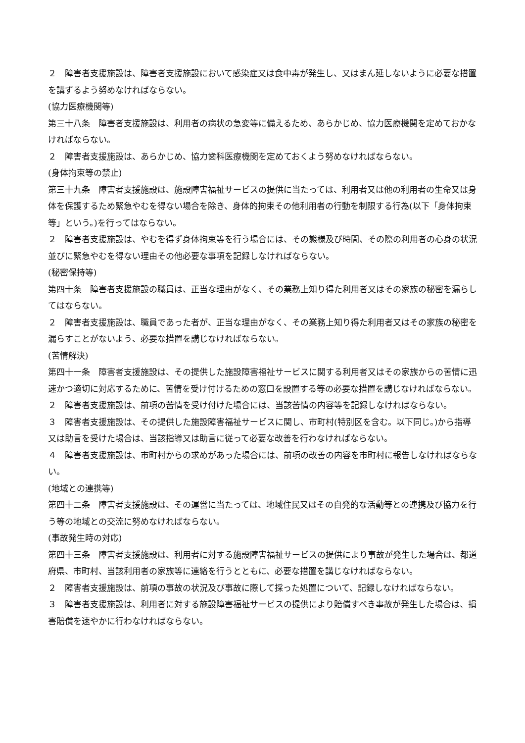２　障害者支援施設は、障害者支援施設において感染症又は食中毒が発生し、又はまん延しないように必要な措置を講ずるよう努めなければならない。
(協力医療機関等)
第三十八条　障害者支援施設は、利用者の病状の急変等に備えるため、あらかじめ、協力医療機関を定めておかなければならない。
２　障害者支援施設は、あらかじめ、協力歯科医療機関を定めておくよう努めなければならない。
(身体拘束等の禁止)
第三十九条　障害者支援施設は、施設障害福祉サービスの提供に当たっては、利用者又は他の利用者の生命又は身体を保護するため緊急やむを得ない場合を除き、身体的拘束その他利用者の行動を制限する行為(以下「身体拘束等」という。)を行ってはならない。
２　障害者支援施設は、やむを得ず身体拘束等を行う場合には、その態様及び時間、その際の利用者の心身の状況並びに緊急やむを得ない理由その他必要な事項を記録しなければならない。
(秘密保持等)
第四十条　障害者支援施設の職員は、正当な理由がなく、その業務上知り得た利用者又はその家族の秘密を漏らしてはならない。
２　障害者支援施設は、職員であった者が、正当な理由がなく、その業務上知り得た利用者又はその家族の秘密を漏らすことがないよう、必要な措置を講じなければならない。
(苦情解決)
第四十一条　障害者支援施設は、その提供した施設障害福祉サービスに関する利用者又はその家族からの苦情に迅速かつ適切に対応するために、苦情を受け付けるための窓口を設置する等の必要な措置を講じなければならない。
２　障害者支援施設は、前項の苦情を受け付けた場合には、当該苦情の内容等を記録しなければならない。
３　障害者支援施設は、その提供した施設障害福祉サービスに関し、市町村(特別区を含む。以下同じ。)から指導又は助言を受けた場合は、当該指導又は助言に従って必要な改善を行わなければならない。
４　障害者支援施設は、市町村からの求めがあった場合には、前項の改善の内容を市町村に報告しなければならない。
(地域との連携等)
第四十二条　障害者支援施設は、その運営に当たっては、地域住民又はその自発的な活動等との連携及び協力を行う等の地域との交流に努めなければならない。
(事故発生時の対応)
第四十三条　障害者支援施設は、利用者に対する施設障害福祉サービスの提供により事故が発生した場合は、都道府県、市町村、当該利用者の家族等に連絡を行うとともに、必要な措置を講じなければならない。
２　障害者支援施設は、前項の事故の状況及び事故に際して採った処置について、記録しなければならない。
３　障害者支援施設は、利用者に対する施設障害福祉サービスの提供により賠償すべき事故が発生した場合は、損害賠償を速やかに行わなければならない。